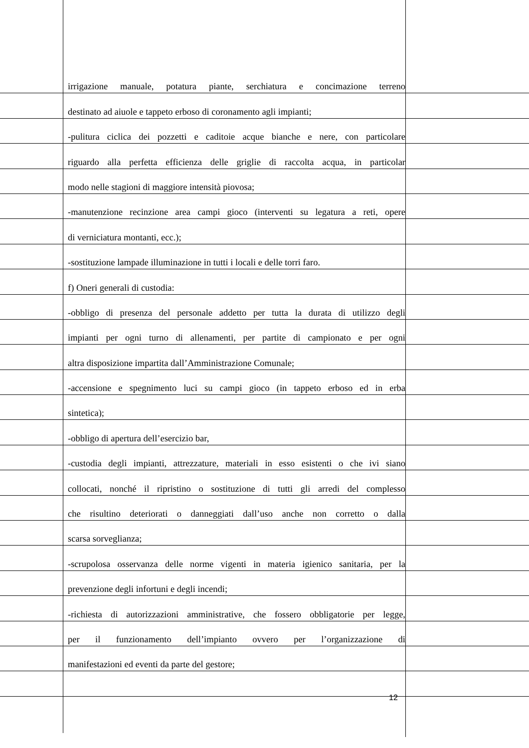irrigazione manuale, potatura piante, serchiatura e concimazione terreno
destinato ad aiuole e tappeto erboso di coronamento agli impianti;
-pulitura ciclica dei pozzetti e caditoie acque bianche e nere, con particolare
riguardo alla perfetta efficienza delle griglie di raccolta acqua, in particolar
modo nelle stagioni di maggiore intensità piovosa;
-manutenzione recinzione area campi gioco (interventi su legatura a reti, opere
di verniciatura montanti, ecc.);
-sostituzione lampade illuminazione in tutti i locali e delle torri faro.
f) Oneri generali di custodia:
-obbligo di presenza del personale addetto per tutta la durata di utilizzo degli
impianti per ogni turno di allenamenti, per partite di campionato e per ogni
altra disposizione impartita dall’Amministrazione Comunale;
-accensione e spegnimento luci su campi gioco (in tappeto erboso ed in erba
sintetica);
-obbligo di apertura dell’esercizio bar,
-custodia degli impianti, attrezzature, materiali in esso esistenti o che ivi siano
collocati, nonché il ripristino o sostituzione di tutti gli arredi del complesso
che risultino deteriorati o danneggiati dall’uso anche non corretto o dalla
scarsa sorveglianza;
-scrupolosa osservanza delle norme vigenti in materia igienico sanitaria, per la
prevenzione degli infortuni e degli incendi;
-richiesta di autorizzazioni amministrative, che fossero obbligatorie per legge,
per il funzionamento dell’impianto ovvero per l’organizzazione di
manifestazioni ed eventi da parte del gestore;
12